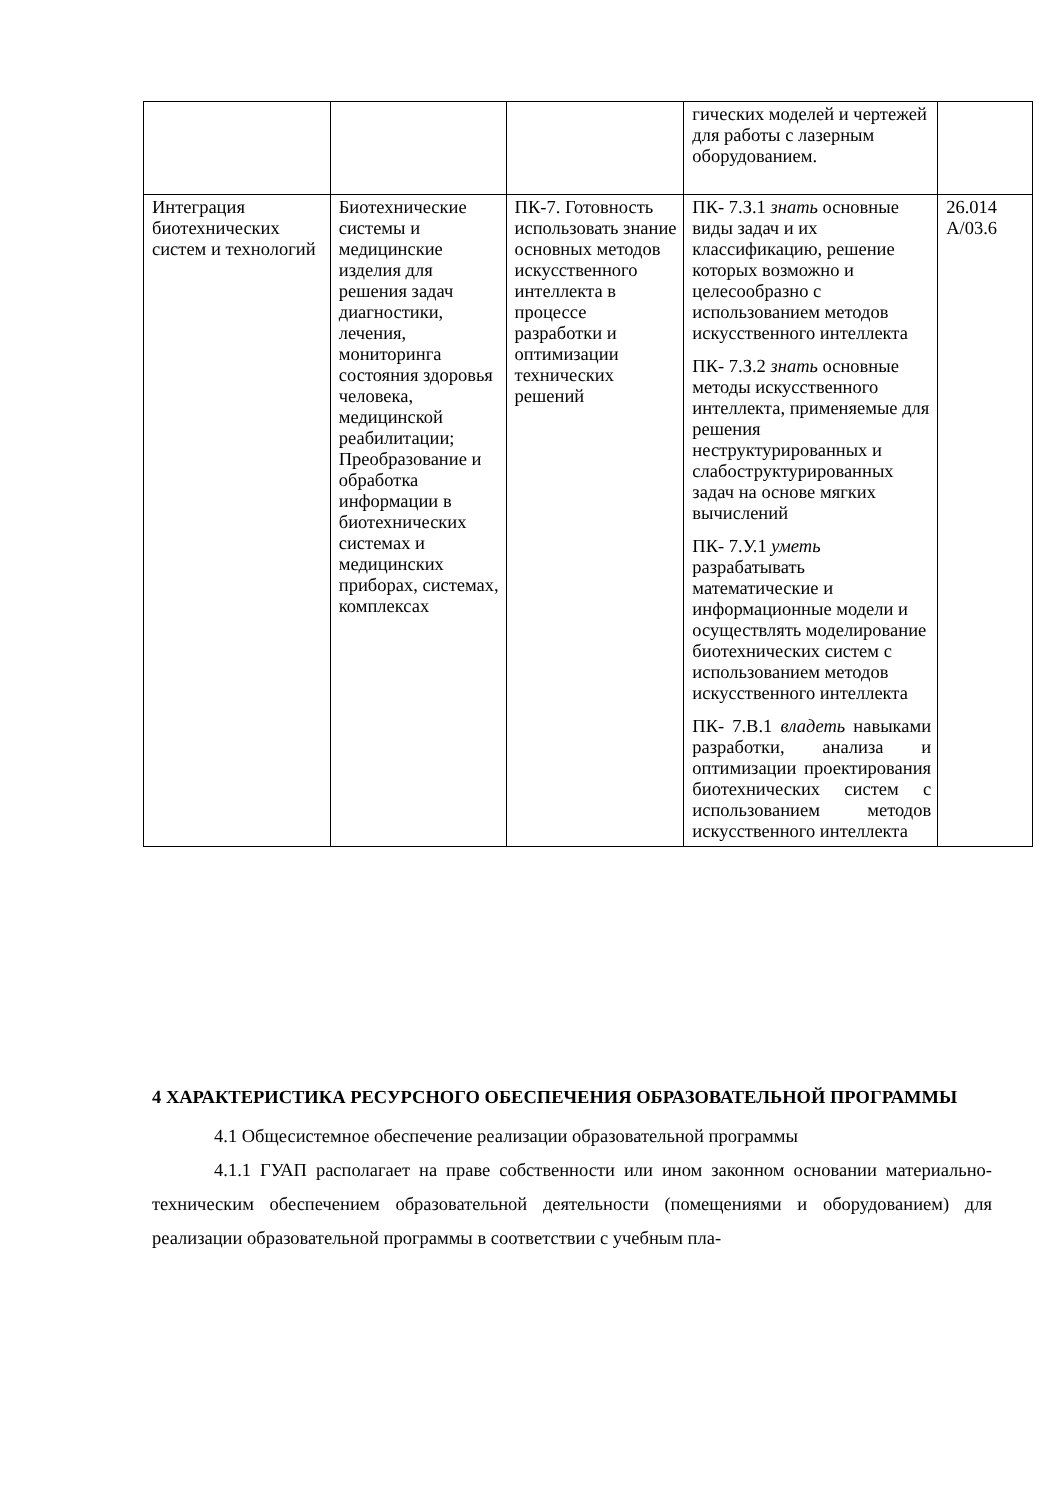| | | | гических моделей и чертежей для работы с лазерным оборудованием. | |
| Интеграция биотехнических систем и технологий | Биотехнические системы и медицинские изделия для решения задач диагностики, лечения, мониторинга состояния здоровья человека, медицинской реабилитации; Преобразование и обработка информации в биотехнических системах и медицинских приборах, системах, комплексах | ПК-7. Готовность использовать знание основных методов искусственного интеллекта в процессе разработки и оптимизации технических решений | ПК- 7.З.1 знать основные виды задач и их классификацию, решение которых возможно и целесообразно с использованием методов искусственного интеллекта ПК- 7.З.2 знать основные методы искусственного интеллекта, применяемые для решения неструктурированных и слабоструктурированных задач на основе мягких вычислений ПК- 7.У.1 уметь разрабатывать математические и информационные модели и осуществлять моделирование биотехнических систем с использованием методов искусственного интеллекта ПК- 7.В.1 владеть навыками разработки, анализа и оптимизации проектирования биотехнических систем с использованием методов искусственного интеллекта | 26.014 A/03.6 |
4 ХАРАКТЕРИСТИКА РЕСУРСНОГО ОБЕСПЕЧЕНИЯ ОБРАЗОВАТЕЛЬНОЙ ПРОГРАММЫ
4.1 Общесистемное обеспечение реализации образовательной программы
4.1.1 ГУАП располагает на праве собственности или ином законном основании материально-техническим обеспечением образовательной деятельности (помещениями и оборудованием) для реализации образовательной программы в соответствии с учебным пла-